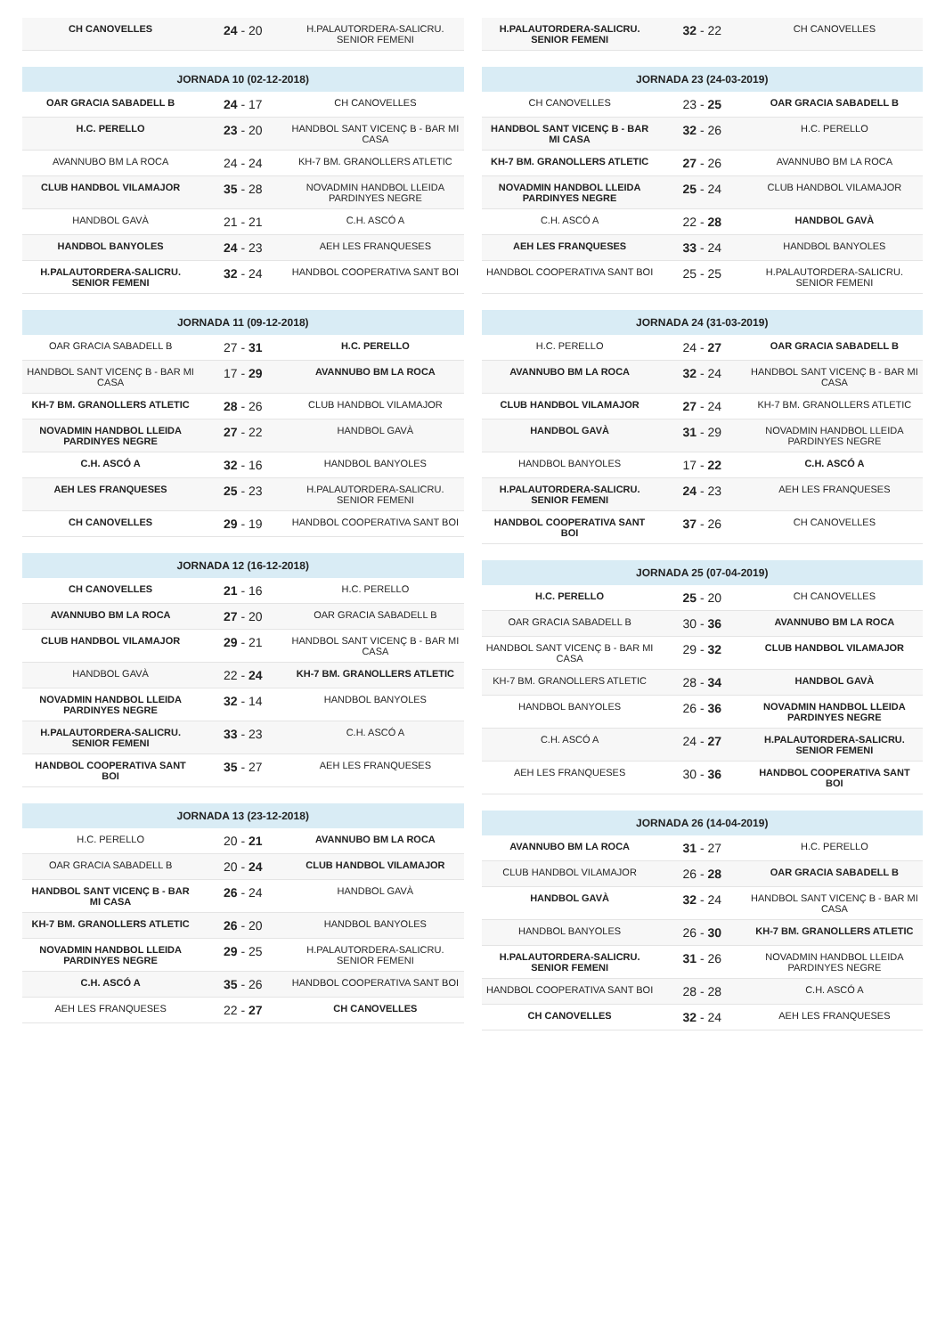| CH CANOVELLES | 24 - 20 | H.PALAUTORDERA-SALICRU. SENIOR FEMENI |
| JORNADA 10 (02-12-2018) | | |
| --- | --- | --- |
| OAR GRACIA SABADELL B | 24 - 17 | CH CANOVELLES |
| H.C. PERELLO | 23 - 20 | HANDBOL SANT VICENÇ B - BAR MI CASA |
| AVANNUBO BM LA ROCA | 24 - 24 | KH-7 BM. GRANOLLERS ATLETIC |
| CLUB HANDBOL VILAMAJOR | 35 - 28 | NOVADMIN HANDBOL LLEIDA PARDINYES NEGRE |
| HANDBOL GAVÀ | 21 - 21 | C.H. ASCÓ A |
| HANDBOL BANYOLES | 24 - 23 | AEH LES FRANQUESES |
| H.PALAUTORDERA-SALICRU. SENIOR FEMENI | 32 - 24 | HANDBOL COOPERATIVA SANT BOI |
| JORNADA 11 (09-12-2018) | | |
| --- | --- | --- |
| OAR GRACIA SABADELL B | 27 - 31 | H.C. PERELLO |
| HANDBOL SANT VICENÇ B - BAR MI CASA | 17 - 29 | AVANNUBO BM LA ROCA |
| KH-7 BM. GRANOLLERS ATLETIC | 28 - 26 | CLUB HANDBOL VILAMAJOR |
| NOVADMIN HANDBOL LLEIDA PARDINYES NEGRE | 27 - 22 | HANDBOL GAVÀ |
| C.H. ASCÓ A | 32 - 16 | HANDBOL BANYOLES |
| AEH LES FRANQUESES | 25 - 23 | H.PALAUTORDERA-SALICRU. SENIOR FEMENI |
| CH CANOVELLES | 29 - 19 | HANDBOL COOPERATIVA SANT BOI |
| JORNADA 12 (16-12-2018) | | |
| --- | --- | --- |
| CH CANOVELLES | 21 - 16 | H.C. PERELLO |
| AVANNUBO BM LA ROCA | 27 - 20 | OAR GRACIA SABADELL B |
| CLUB HANDBOL VILAMAJOR | 29 - 21 | HANDBOL SANT VICENÇ B - BAR MI CASA |
| HANDBOL GAVÀ | 22 - 24 | KH-7 BM. GRANOLLERS ATLETIC |
| NOVADMIN HANDBOL LLEIDA PARDINYES NEGRE | 32 - 14 | HANDBOL BANYOLES |
| H.PALAUTORDERA-SALICRU. SENIOR FEMENI | 33 - 23 | C.H. ASCÓ A |
| HANDBOL COOPERATIVA SANT BOI | 35 - 27 | AEH LES FRANQUESES |
| JORNADA 13 (23-12-2018) | | |
| --- | --- | --- |
| H.C. PERELLO | 20 - 21 | AVANNUBO BM LA ROCA |
| OAR GRACIA SABADELL B | 20 - 24 | CLUB HANDBOL VILAMAJOR |
| HANDBOL SANT VICENÇ B - BAR MI CASA | 26 - 24 | HANDBOL GAVÀ |
| KH-7 BM. GRANOLLERS ATLETIC | 26 - 20 | HANDBOL BANYOLES |
| NOVADMIN HANDBOL LLEIDA PARDINYES NEGRE | 29 - 25 | H.PALAUTORDERA-SALICRU. SENIOR FEMENI |
| C.H. ASCÓ A | 35 - 26 | HANDBOL COOPERATIVA SANT BOI |
| AEH LES FRANQUESES | 22 - 27 | CH CANOVELLES |
| H.PALAUTORDERA-SALICRU. SENIOR FEMENI | 32 - 22 | CH CANOVELLES |
| JORNADA 23 (24-03-2019) | | |
| --- | --- | --- |
| CH CANOVELLES | 23 - 25 | OAR GRACIA SABADELL B |
| HANDBOL SANT VICENÇ B - BAR MI CASA | 32 - 26 | H.C. PERELLO |
| KH-7 BM. GRANOLLERS ATLETIC | 27 - 26 | AVANNUBO BM LA ROCA |
| NOVADMIN HANDBOL LLEIDA PARDINYES NEGRE | 25 - 24 | CLUB HANDBOL VILAMAJOR |
| C.H. ASCÓ A | 22 - 28 | HANDBOL GAVÀ |
| AEH LES FRANQUESES | 33 - 24 | HANDBOL BANYOLES |
| HANDBOL COOPERATIVA SANT BOI | 25 - 25 | H.PALAUTORDERA-SALICRU. SENIOR FEMENI |
| JORNADA 24 (31-03-2019) | | |
| --- | --- | --- |
| H.C. PERELLO | 24 - 27 | OAR GRACIA SABADELL B |
| AVANNUBO BM LA ROCA | 32 - 24 | HANDBOL SANT VICENÇ B - BAR MI CASA |
| CLUB HANDBOL VILAMAJOR | 27 - 24 | KH-7 BM. GRANOLLERS ATLETIC |
| HANDBOL GAVÀ | 31 - 29 | NOVADMIN HANDBOL LLEIDA PARDINYES NEGRE |
| HANDBOL BANYOLES | 17 - 22 | C.H. ASCÓ A |
| H.PALAUTORDERA-SALICRU. SENIOR FEMENI | 24 - 23 | AEH LES FRANQUESES |
| HANDBOL COOPERATIVA SANT BOI | 37 - 26 | CH CANOVELLES |
| JORNADA 25 (07-04-2019) | | |
| --- | --- | --- |
| H.C. PERELLO | 25 - 20 | CH CANOVELLES |
| OAR GRACIA SABADELL B | 30 - 36 | AVANNUBO BM LA ROCA |
| HANDBOL SANT VICENÇ B - BAR MI CASA | 29 - 32 | CLUB HANDBOL VILAMAJOR |
| KH-7 BM. GRANOLLERS ATLETIC | 28 - 34 | HANDBOL GAVÀ |
| HANDBOL BANYOLES | 26 - 36 | NOVADMIN HANDBOL LLEIDA PARDINYES NEGRE |
| C.H. ASCÓ A | 24 - 27 | H.PALAUTORDERA-SALICRU. SENIOR FEMENI |
| AEH LES FRANQUESES | 30 - 36 | HANDBOL COOPERATIVA SANT BOI |
| JORNADA 26 (14-04-2019) | | |
| --- | --- | --- |
| AVANNUBO BM LA ROCA | 31 - 27 | H.C. PERELLO |
| CLUB HANDBOL VILAMAJOR | 26 - 28 | OAR GRACIA SABADELL B |
| HANDBOL GAVÀ | 32 - 24 | HANDBOL SANT VICENÇ B - BAR MI CASA |
| HANDBOL BANYOLES | 26 - 30 | KH-7 BM. GRANOLLERS ATLETIC |
| H.PALAUTORDERA-SALICRU. SENIOR FEMENI | 31 - 26 | NOVADMIN HANDBOL LLEIDA PARDINYES NEGRE |
| HANDBOL COOPERATIVA SANT BOI | 28 - 28 | C.H. ASCÓ A |
| CH CANOVELLES | 32 - 24 | AEH LES FRANQUESES |